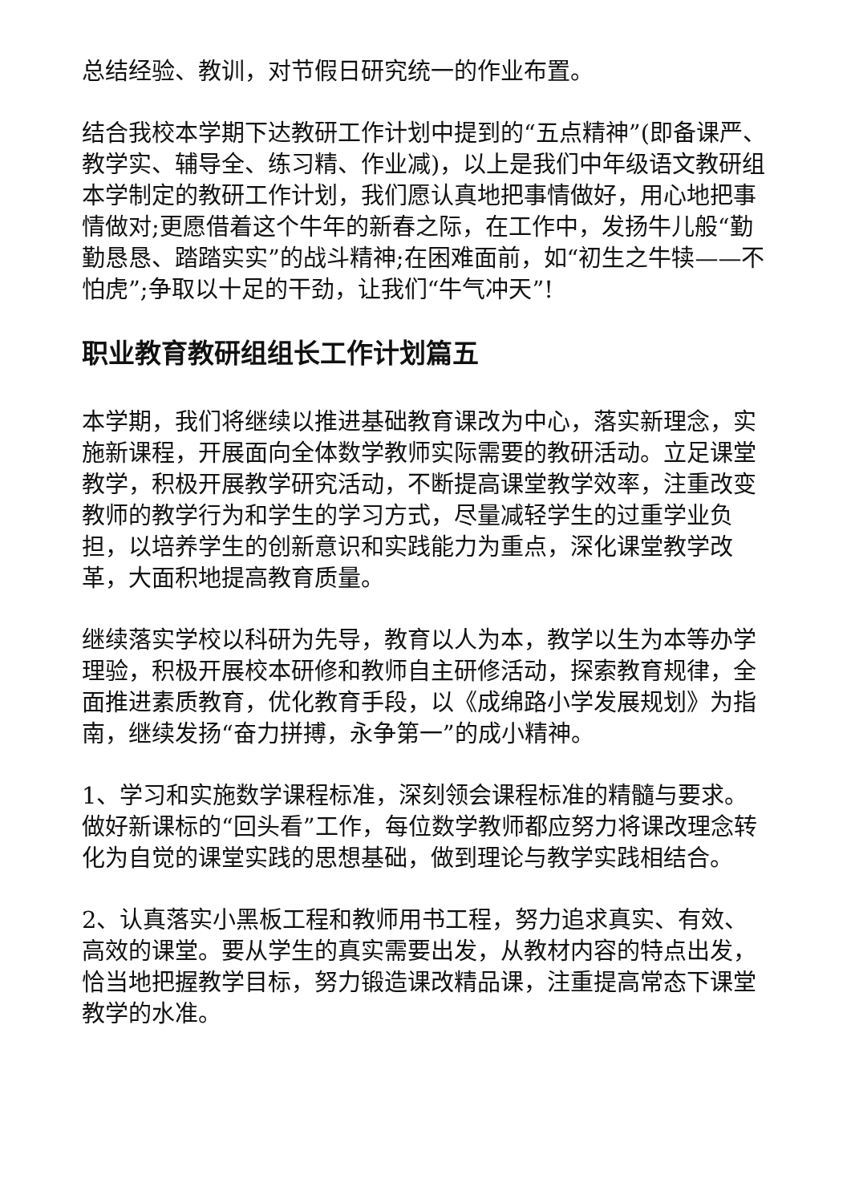总结经验、教训，对节假日研究统一的作业布置。
结合我校本学期下达教研工作计划中提到的“五点精神”(即备课严、教学实、辅导全、练习精、作业减)，以上是我们中年级语文教研组本学制定的教研工作计划，我们愿认真地把事情做好，用心地把事情做对;更愿借着这个牛年的新春之际，在工作中，发扬牛儿般“勤勤恳恳、踏踏实实”的战斗精神;在困难面前，如“初生之牛犊——不怕虎”;争取以十足的干劲，让我们“牛气冲天”!
职业教育教研组组长工作计划篇五
本学期，我们将继续以推进基础教育课改为中心，落实新理念，实施新课程，开展面向全体数学教师实际需要的教研活动。立足课堂教学，积极开展教学研究活动，不断提高课堂教学效率，注重改变教师的教学行为和学生的学习方式，尽量减轻学生的过重学业负担，以培养学生的创新意识和实践能力为重点，深化课堂教学改革，大面积地提高教育质量。
继续落实学校以科研为先导，教育以人为本，教学以生为本等办学理验，积极开展校本研修和教师自主研修活动，探索教育规律，全面推进素质教育，优化教育手段，以《成绵路小学发展规划》为指南，继续发扬“奋力拼搏，永争第一”的成小精神。
1、学习和实施数学课程标准，深刻领会课程标准的精髓与要求。做好新课标的“回头看”工作，每位数学教师都应努力将课改理念转化为自觉的课堂实践的思想基础，做到理论与教学实践相结合。
2、认真落实小黑板工程和教师用书工程，努力追求真实、有效、高效的课堂。要从学生的真实需要出发，从教材内容的特点出发，恰当地把握教学目标，努力锻造课改精品课，注重提高常态下课堂教学的水准。